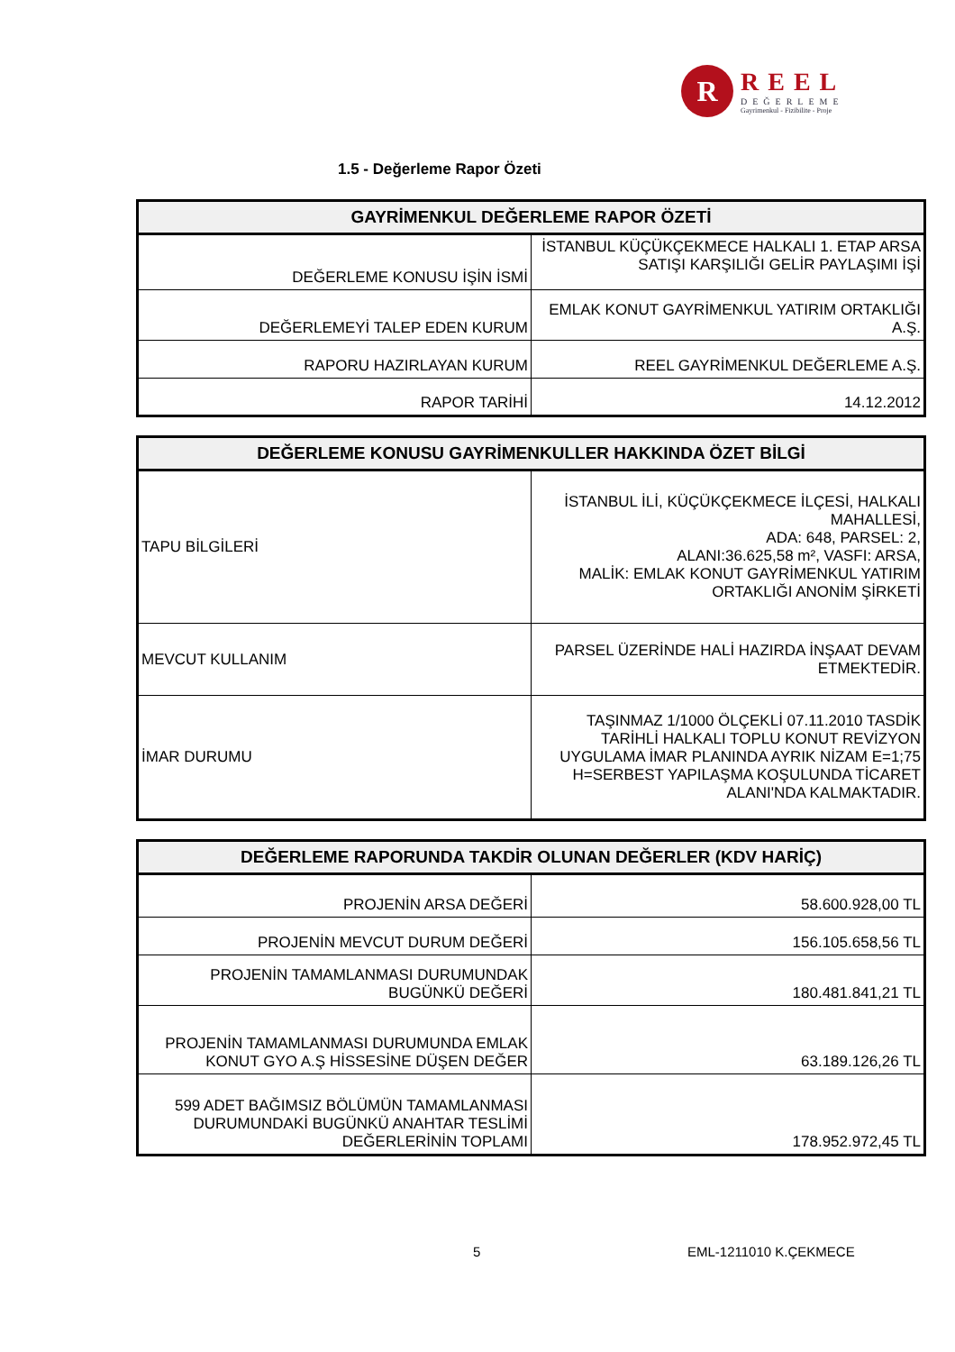R
REEL
DEĞERLEME
Gayrimenkul - Fizibilite - Proje
1.5 - Değerleme Rapor Özeti
| GAYRİMENKUL DEĞERLEME RAPOR ÖZETİ | |
| --- | --- |
| DEĞERLEME KONUSU İŞİN İSMİ | İSTANBUL KÜÇÜKÇEKMECE HALKALI 1. ETAP ARSA SATIŞI KARŞILIĞI GELİR PAYLAŞIMI İŞİ |
| DEĞERLEMEYİ TALEP EDEN KURUM | EMLAK KONUT GAYRİMENKUL YATIRIM ORTAKLIĞI A.Ş. |
| RAPORU HAZIRLAYAN KURUM | REEL GAYRİMENKUL DEĞERLEME A.Ş. |
| RAPOR TARİHİ | 14.12.2012 |
| DEĞERLEME KONUSU GAYRİMENKULLER HAKKINDA ÖZET BİLGİ | |
| --- | --- |
| TAPU BİLGİLERİ | İSTANBUL İLİ, KÜÇÜKÇEKMECE İLÇESİ, HALKALI MAHALLESİ, ADA: 648, PARSEL: 2, ALANI:36.625,58 m², VASFI: ARSA, MALİK: EMLAK KONUT GAYRİMENKUL YATIRIM ORTAKLIĞI ANONİM ŞİRKETİ |
| MEVCUT KULLANIM | PARSEL ÜZERİNDE HALİ HAZIRDA İNŞAAT DEVAM ETMEKTEDİR. |
| İMAR DURUMU | TAŞINMAZ 1/1000 ÖLÇEKLİ 07.11.2010 TASDİK TARİHLİ HALKALI TOPLU KONUT REVİZYON UYGULAMA İMAR PLANINDA AYRIK NİZAM E=1;75 H=SERBEST YAPILAŞMA KOŞULUNDA TİCARET ALANI'NDA KALMAKTADIR. |
| DEĞERLEME RAPORUNDA TAKDİR OLUNAN DEĞERLER (KDV HARİÇ) | |
| --- | --- |
| PROJENİN ARSA DEĞERİ | 58.600.928,00 TL |
| PROJENİN MEVCUT DURUM DEĞERİ | 156.105.658,56 TL |
| PROJENİN TAMAMLANMASI DURUMUNDAK BUGÜNKÜ DEĞERİ | 180.481.841,21 TL |
| PROJENİN TAMAMLANMASI DURUMUNDA EMLAK KONUT GYO A.Ş HİSSESİNE DÜŞEN DEĞER | 63.189.126,26 TL |
| 599 ADET BAĞIMSIZ BÖLÜMÜN TAMAMLANMASI DURUMUNDAKİ BUGÜNKÜ ANAHTAR TESLİMİ DEĞERLERİNİN TOPLAMI | 178.952.972,45 TL |
5 EML-1211010 K.ÇEKMECE